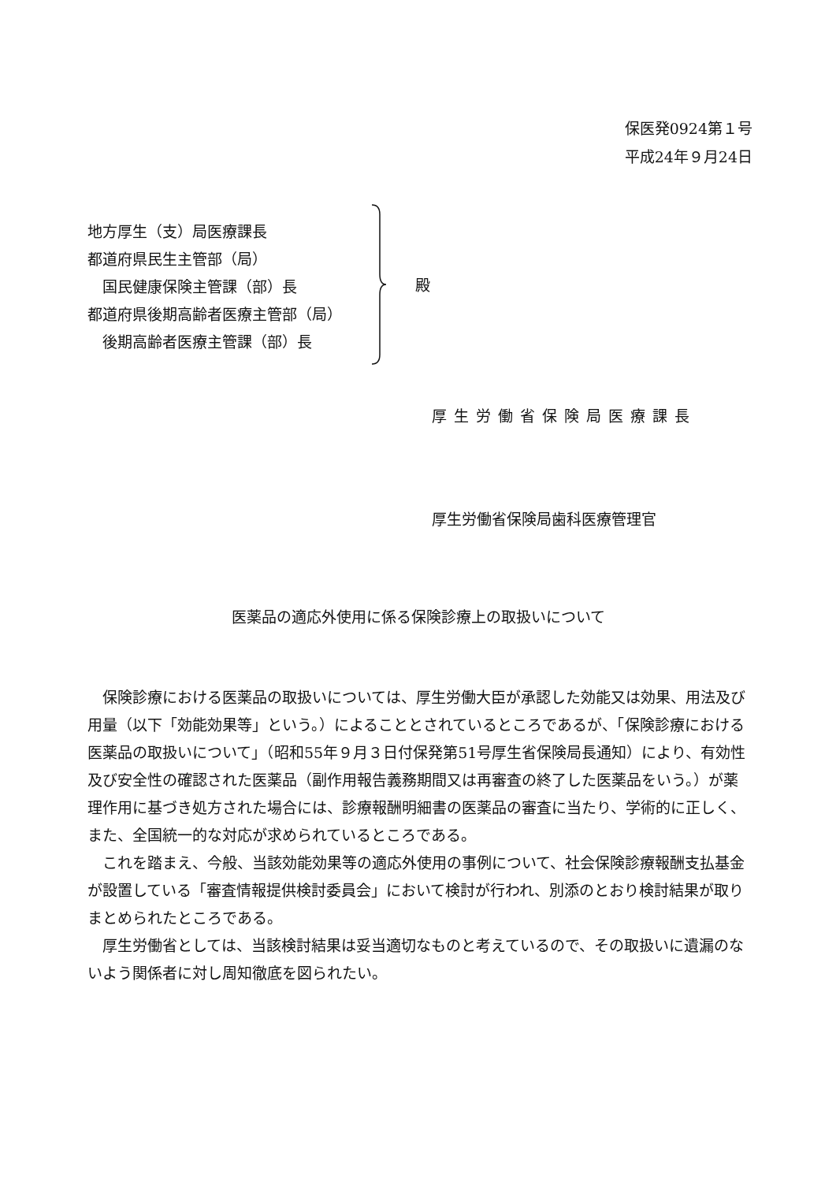保医発0924第１号
平成24年９月24日
地方厚生（支）局医療課長
都道府県民生主管部（局）
　国民健康保険主管課（部）長
都道府県後期高齢者医療主管部（局）
　後期高齢者医療主管課（部）長
殿
厚生労働省保険局医療課長
厚生労働省保険局歯科医療管理官
医薬品の適応外使用に係る保険診療上の取扱いについて
保険診療における医薬品の取扱いについては、厚生労働大臣が承認した効能又は効果、用法及び用量（以下「効能効果等」という。）によることとされているところであるが、「保険診療における医薬品の取扱いについて」（昭和55年９月３日付保発第51号厚生省保険局長通知）により、有効性及び安全性の確認された医薬品（副作用報告義務期間又は再審査の終了した医薬品をいう。）が薬理作用に基づき処方された場合には、診療報酬明細書の医薬品の審査に当たり、学術的に正しく、また、全国統一的な対応が求められているところである。
これを踏まえ、今般、当該効能効果等の適応外使用の事例について、社会保険診療報酬支払基金が設置している「審査情報提供検討委員会」において検討が行われ、別添のとおり検討結果が取りまとめられたところである。
厚生労働省としては、当該検討結果は妥当適切なものと考えているので、その取扱いに遺漏のないよう関係者に対し周知徹底を図られたい。